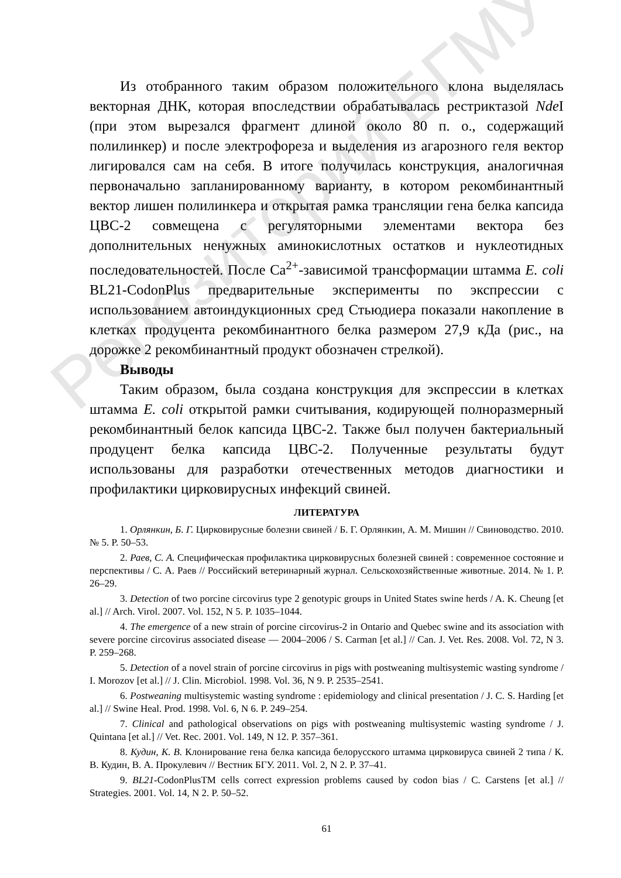Репозиторий БГМУ
Из отобранного таким образом положительного клона выделялась векторная ДНК, которая впоследствии обрабатывалась рестриктазой Nde I (при этом вырезался фрагмент длиной около 80 п. о., содержащий полилинкер) и после электрофореза и выделения из агарозного геля вектор лигировался сам на себя. В итоге получилась конструкция, аналогичная первоначально запланированному варианту, в котором рекомбинантный вектор лишен полилинкера и открытая рамка трансляции гена белка капсида ЦВС-2 совмещена с регуляторными элементами вектора без дополнительных ненужных аминокислотных остатков и нуклеотидных последовательностей. После Ca<sup>2+</sup>-зависимой трансформации штамма E. coli BL21-CodonPlus предварительные эксперименты по экспрессии с использованием автоиндукционных сред Стьюдиера показали накопление в клетках продуцента рекомбинантного белка размером 27,9 кДа (рис., на дорожке 2 рекомбинантный продукт обозначен стрелкой).
Выводы
Таким образом, была создана конструкция для экспрессии в клетках штамма E. coli открытой рамки считывания, кодирующей полноразмерный рекомбинантный белок капсида ЦВС-2. Также был получен бактериальный продуцент белка капсида ЦВС-2. Полученные результаты будут использованы для разработки отечественных методов диагностики и профилактики цирковирусных инфекций свиней.
ЛИТЕРАТУРА
1. Орлянкин, Б. Г. Цирковирусные болезни свиней / Б. Г. Орлянкин, А. М. Мишин // Свиноводство. 2010. № 5. P. 50–53.
2. Раев, С. А. Специфическая профилактика цирковирусных болезней свиней : современное состояние и перспективы / С. А. Раев // Российский ветеринарный журнал. Сельскохозяйственные животные. 2014. № 1. P. 26–29.
3. Detection of two porcine circovirus type 2 genotypic groups in United States swine herds / A. K. Cheung [et al.] // Arch. Virol. 2007. Vol. 152, N 5. P. 1035–1044.
4. The emergence of a new strain of porcine circovirus-2 in Ontario and Quebec swine and its association with severe porcine circovirus associated disease — 2004–2006 / S. Carman [et al.] // Can. J. Vet. Res. 2008. Vol. 72, N 3. P. 259–268.
5. Detection of a novel strain of porcine circovirus in pigs with postweaning multisystemic wasting syndrome / I. Morozov [et al.] // J. Clin. Microbiol. 1998. Vol. 36, N 9. P. 2535–2541.
6. Postweaning multisystemic wasting syndrome : epidemiology and clinical presentation / J. C. S. Harding [et al.] // Swine Heal. Prod. 1998. Vol. 6, N 6. P. 249–254.
7. Clinical and pathological observations on pigs with postweaning multisystemic wasting syndrome / J. Quintana [et al.] // Vet. Rec. 2001. Vol. 149, N 12. P. 357–361.
8. Кудин, К. В. Клонирование гена белка капсида белорусского штамма цирковируса свиней 2 типа / К. В. Кудин, В. А. Прокулевич // Вестник БГУ. 2011. Vol. 2, N 2. P. 37–41.
9. BL21-CodonPlusTM cells correct expression problems caused by codon bias / C. Carstens [et al.] // Strategies. 2001. Vol. 14, N 2. P. 50–52.
61